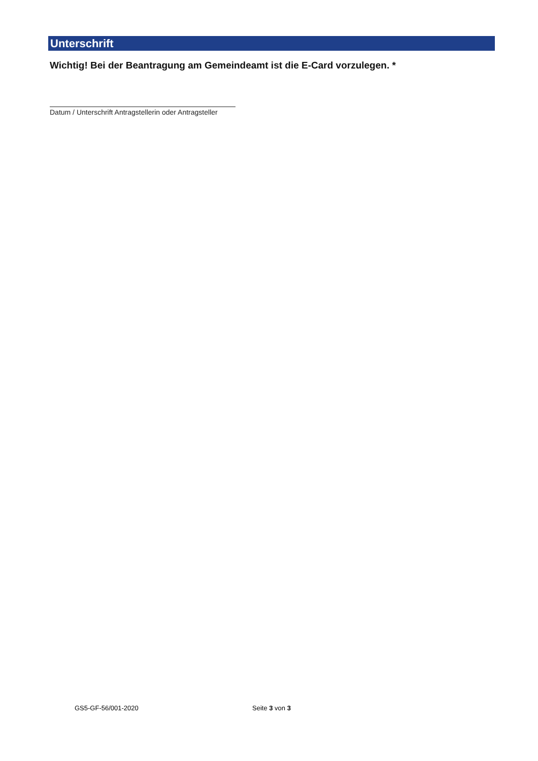Unterschrift
Wichtig! Bei der Beantragung am Gemeindeamt ist die E-Card vorzulegen. *
Datum / Unterschrift Antragstellerin oder Antragsteller
GS5-GF-56/001-2020 Seite 3 von 3